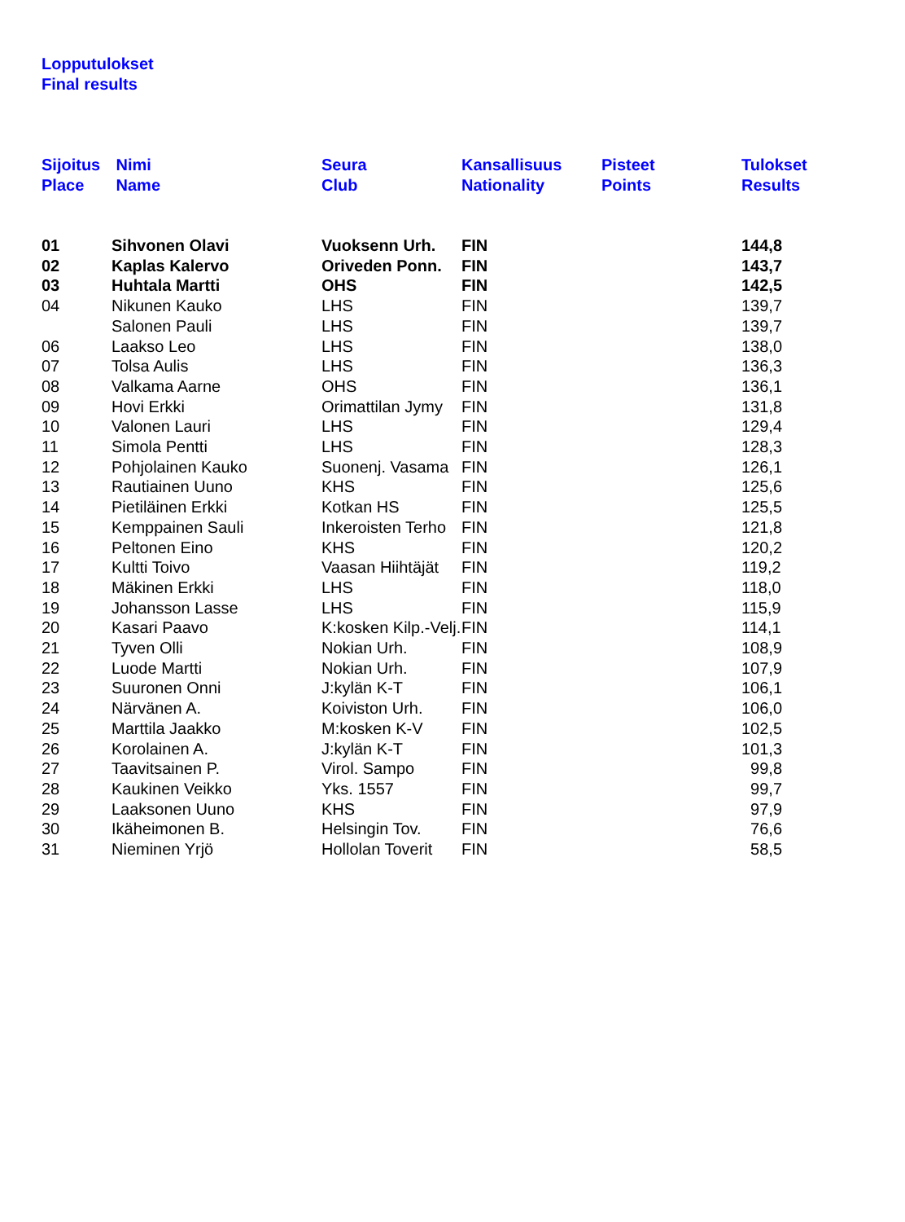Lopputulokset
Final results
| Sijoitus Place | Nimi Name | Seura Club | Kansallisuus Nationality | Pisteet Points | Tulokset Results |
| --- | --- | --- | --- | --- | --- |
| 01 | Sihvonen Olavi | Vuoksenn Urh. | FIN | | 144,8 |
| 02 | Kaplas Kalervo | Oriveden Ponn. | FIN | | 143,7 |
| 03 | Huhtala Martti | OHS | FIN | | 142,5 |
| 04 | Nikunen Kauko | LHS | FIN | | 139,7 |
| | Salonen Pauli | LHS | FIN | | 139,7 |
| 06 | Laakso Leo | LHS | FIN | | 138,0 |
| 07 | Tolsa Aulis | LHS | FIN | | 136,3 |
| 08 | Valkama Aarne | OHS | FIN | | 136,1 |
| 09 | Hovi Erkki | Orimattilan Jymy | FIN | | 131,8 |
| 10 | Valonen Lauri | LHS | FIN | | 129,4 |
| 11 | Simola Pentti | LHS | FIN | | 128,3 |
| 12 | Pohjolainen Kauko | Suonenj. Vasama | FIN | | 126,1 |
| 13 | Rautiainen Uuno | KHS | FIN | | 125,6 |
| 14 | Pietiläinen Erkki | Kotkan HS | FIN | | 125,5 |
| 15 | Kemppainen Sauli | Inkeroisten Terho | FIN | | 121,8 |
| 16 | Peltonen Eino | KHS | FIN | | 120,2 |
| 17 | Kultti Toivo | Vaasan Hiihtäjät | FIN | | 119,2 |
| 18 | Mäkinen Erkki | LHS | FIN | | 118,0 |
| 19 | Johansson Lasse | LHS | FIN | | 115,9 |
| 20 | Kasari Paavo | K:kosken Kilp.-Velj. | FIN | | 114,1 |
| 21 | Tyven Olli | Nokian Urh. | FIN | | 108,9 |
| 22 | Luode Martti | Nokian Urh. | FIN | | 107,9 |
| 23 | Suuronen Onni | J:kylän K-T | FIN | | 106,1 |
| 24 | Närvänen A. | Koiviston Urh. | FIN | | 106,0 |
| 25 | Marttila Jaakko | M:kosken K-V | FIN | | 102,5 |
| 26 | Korolainen A. | J:kylän K-T | FIN | | 101,3 |
| 27 | Taavitsainen P. | Virol. Sampo | FIN | | 99,8 |
| 28 | Kaukinen Veikko | Yks. 1557 | FIN | | 99,7 |
| 29 | Laaksonen Uuno | KHS | FIN | | 97,9 |
| 30 | Ikäheimonen B. | Helsingin Tov. | FIN | | 76,6 |
| 31 | Nieminen Yrjö | Hollolan Toverit | FIN | | 58,5 |